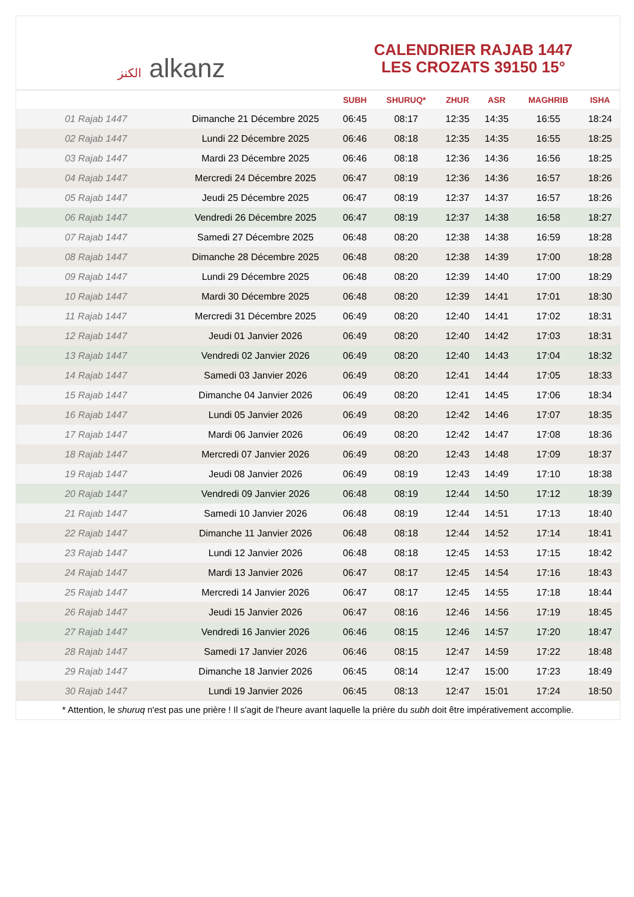الكنز alkanz
CALENDRIER RAJAB 1447
LES CROZATS 39150 15°
| | | SUBH | SHURUQ* | ZHUR | ASR | MAGHRIB | ISHA |
| --- | --- | --- | --- | --- | --- | --- | --- |
| 01 Rajab 1447 | Dimanche 21 Décembre 2025 | 06:45 | 08:17 | 12:35 | 14:35 | 16:55 | 18:24 |
| 02 Rajab 1447 | Lundi 22 Décembre 2025 | 06:46 | 08:18 | 12:35 | 14:35 | 16:55 | 18:25 |
| 03 Rajab 1447 | Mardi 23 Décembre 2025 | 06:46 | 08:18 | 12:36 | 14:36 | 16:56 | 18:25 |
| 04 Rajab 1447 | Mercredi 24 Décembre 2025 | 06:47 | 08:19 | 12:36 | 14:36 | 16:57 | 18:26 |
| 05 Rajab 1447 | Jeudi 25 Décembre 2025 | 06:47 | 08:19 | 12:37 | 14:37 | 16:57 | 18:26 |
| 06 Rajab 1447 | Vendredi 26 Décembre 2025 | 06:47 | 08:19 | 12:37 | 14:38 | 16:58 | 18:27 |
| 07 Rajab 1447 | Samedi 27 Décembre 2025 | 06:48 | 08:20 | 12:38 | 14:38 | 16:59 | 18:28 |
| 08 Rajab 1447 | Dimanche 28 Décembre 2025 | 06:48 | 08:20 | 12:38 | 14:39 | 17:00 | 18:28 |
| 09 Rajab 1447 | Lundi 29 Décembre 2025 | 06:48 | 08:20 | 12:39 | 14:40 | 17:00 | 18:29 |
| 10 Rajab 1447 | Mardi 30 Décembre 2025 | 06:48 | 08:20 | 12:39 | 14:41 | 17:01 | 18:30 |
| 11 Rajab 1447 | Mercredi 31 Décembre 2025 | 06:49 | 08:20 | 12:40 | 14:41 | 17:02 | 18:31 |
| 12 Rajab 1447 | Jeudi 01 Janvier 2026 | 06:49 | 08:20 | 12:40 | 14:42 | 17:03 | 18:31 |
| 13 Rajab 1447 | Vendredi 02 Janvier 2026 | 06:49 | 08:20 | 12:40 | 14:43 | 17:04 | 18:32 |
| 14 Rajab 1447 | Samedi 03 Janvier 2026 | 06:49 | 08:20 | 12:41 | 14:44 | 17:05 | 18:33 |
| 15 Rajab 1447 | Dimanche 04 Janvier 2026 | 06:49 | 08:20 | 12:41 | 14:45 | 17:06 | 18:34 |
| 16 Rajab 1447 | Lundi 05 Janvier 2026 | 06:49 | 08:20 | 12:42 | 14:46 | 17:07 | 18:35 |
| 17 Rajab 1447 | Mardi 06 Janvier 2026 | 06:49 | 08:20 | 12:42 | 14:47 | 17:08 | 18:36 |
| 18 Rajab 1447 | Mercredi 07 Janvier 2026 | 06:49 | 08:20 | 12:43 | 14:48 | 17:09 | 18:37 |
| 19 Rajab 1447 | Jeudi 08 Janvier 2026 | 06:49 | 08:19 | 12:43 | 14:49 | 17:10 | 18:38 |
| 20 Rajab 1447 | Vendredi 09 Janvier 2026 | 06:48 | 08:19 | 12:44 | 14:50 | 17:12 | 18:39 |
| 21 Rajab 1447 | Samedi 10 Janvier 2026 | 06:48 | 08:19 | 12:44 | 14:51 | 17:13 | 18:40 |
| 22 Rajab 1447 | Dimanche 11 Janvier 2026 | 06:48 | 08:18 | 12:44 | 14:52 | 17:14 | 18:41 |
| 23 Rajab 1447 | Lundi 12 Janvier 2026 | 06:48 | 08:18 | 12:45 | 14:53 | 17:15 | 18:42 |
| 24 Rajab 1447 | Mardi 13 Janvier 2026 | 06:47 | 08:17 | 12:45 | 14:54 | 17:16 | 18:43 |
| 25 Rajab 1447 | Mercredi 14 Janvier 2026 | 06:47 | 08:17 | 12:45 | 14:55 | 17:18 | 18:44 |
| 26 Rajab 1447 | Jeudi 15 Janvier 2026 | 06:47 | 08:16 | 12:46 | 14:56 | 17:19 | 18:45 |
| 27 Rajab 1447 | Vendredi 16 Janvier 2026 | 06:46 | 08:15 | 12:46 | 14:57 | 17:20 | 18:47 |
| 28 Rajab 1447 | Samedi 17 Janvier 2026 | 06:46 | 08:15 | 12:47 | 14:59 | 17:22 | 18:48 |
| 29 Rajab 1447 | Dimanche 18 Janvier 2026 | 06:45 | 08:14 | 12:47 | 15:00 | 17:23 | 18:49 |
| 30 Rajab 1447 | Lundi 19 Janvier 2026 | 06:45 | 08:13 | 12:47 | 15:01 | 17:24 | 18:50 |
* Attention, le shuruq n'est pas une prière ! Il s'agit de l'heure avant laquelle la prière du subh doit être impérativement accomplie.